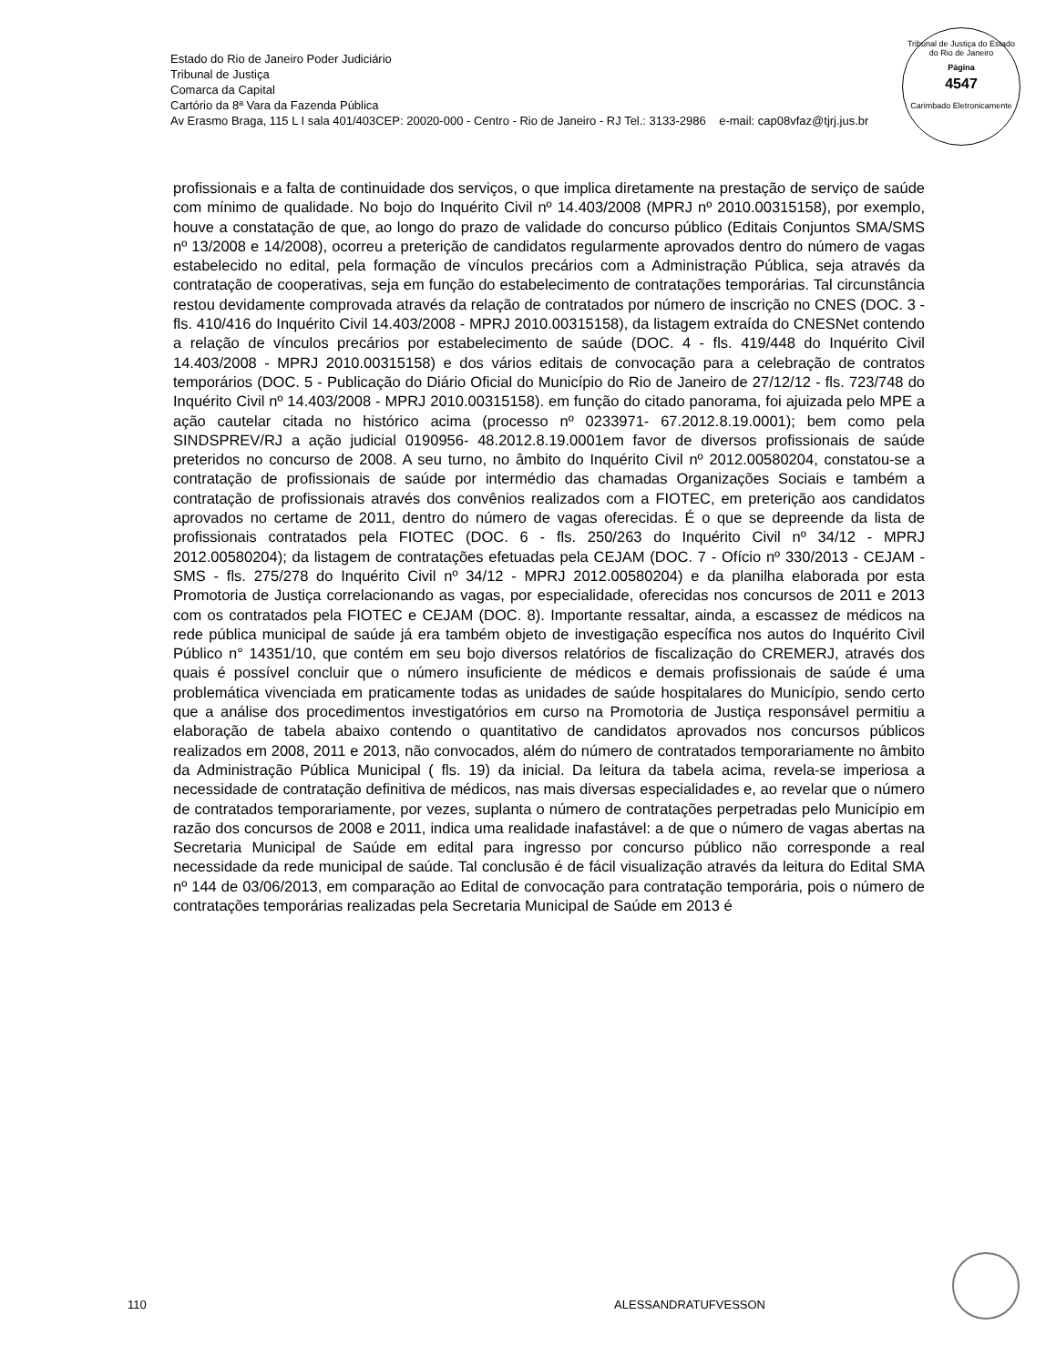Estado do Rio de Janeiro Poder Judiciário
Tribunal de Justiça
Comarca da Capital
Cartório da 8ª Vara da Fazenda Pública
Av Erasmo Braga, 115 L I sala 401/403CEP: 20020-000 - Centro - Rio de Janeiro - RJ Tel.: 3133-2986 e-mail: cap08vfaz@tjrj.jus.br
Tribunal de Justiça do Estado do Rio de Janeiro
Página
4547
Carimbado Eletronicamente
profissionais e a falta de continuidade dos serviços, o que implica diretamente na prestação de serviço de saúde com mínimo de qualidade. No bojo do Inquérito Civil nº 14.403/2008 (MPRJ nº 2010.00315158), por exemplo, houve a constatação de que, ao longo do prazo de validade do concurso público (Editais Conjuntos SMA/SMS nº 13/2008 e 14/2008), ocorreu a preterição de candidatos regularmente aprovados dentro do número de vagas estabelecido no edital, pela formação de vínculos precários com a Administração Pública, seja através da contratação de cooperativas, seja em função do estabelecimento de contratações temporárias. Tal circunstância restou devidamente comprovada através da relação de contratados por número de inscrição no CNES (DOC. 3 - fls. 410/416 do Inquérito Civil 14.403/2008 - MPRJ 2010.00315158), da listagem extraída do CNESNet contendo a relação de vínculos precários por estabelecimento de saúde (DOC. 4 - fls. 419/448 do Inquérito Civil 14.403/2008 - MPRJ 2010.00315158) e dos vários editais de convocação para a celebração de contratos temporários (DOC. 5 - Publicação do Diário Oficial do Município do Rio de Janeiro de 27/12/12 - fls. 723/748 do Inquérito Civil nº 14.403/2008 - MPRJ 2010.00315158). em função do citado panorama, foi ajuizada pelo MPE a ação cautelar citada no histórico acima (processo nº 0233971- 67.2012.8.19.0001); bem como pela SINDSPREV/RJ a ação judicial 0190956- 48.2012.8.19.0001em favor de diversos profissionais de saúde preteridos no concurso de 2008. A seu turno, no âmbito do Inquérito Civil nº 2012.00580204, constatou-se a contratação de profissionais de saúde por intermédio das chamadas Organizações Sociais e também a contratação de profissionais através dos convênios realizados com a FIOTEC, em preterição aos candidatos aprovados no certame de 2011, dentro do número de vagas oferecidas. É o que se depreende da lista de profissionais contratados pela FIOTEC (DOC. 6 - fls. 250/263 do Inquérito Civil nº 34/12 - MPRJ 2012.00580204); da listagem de contratações efetuadas pela CEJAM (DOC. 7 - Ofício nº 330/2013 - CEJAM - SMS - fls. 275/278 do Inquérito Civil nº 34/12 - MPRJ 2012.00580204) e da planilha elaborada por esta Promotoria de Justiça correlacionando as vagas, por especialidade, oferecidas nos concursos de 2011 e 2013 com os contratados pela FIOTEC e CEJAM (DOC. 8). Importante ressaltar, ainda, a escassez de médicos na rede pública municipal de saúde já era também objeto de investigação específica nos autos do Inquérito Civil Público n° 14351/10, que contém em seu bojo diversos relatórios de fiscalização do CREMERJ, através dos quais é possível concluir que o número insuficiente de médicos e demais profissionais de saúde é uma problemática vivenciada em praticamente todas as unidades de saúde hospitalares do Município, sendo certo que a análise dos procedimentos investigatórios em curso na Promotoria de Justiça responsável permitiu a elaboração de tabela abaixo contendo o quantitativo de candidatos aprovados nos concursos públicos realizados em 2008, 2011 e 2013, não convocados, além do número de contratados temporariamente no âmbito da Administração Pública Municipal ( fls. 19) da inicial. Da leitura da tabela acima, revela-se imperiosa a necessidade de contratação definitiva de médicos, nas mais diversas especialidades e, ao revelar que o número de contratados temporariamente, por vezes, suplanta o número de contratações perpetradas pelo Município em razão dos concursos de 2008 e 2011, indica uma realidade inafastável: a de que o número de vagas abertas na Secretaria Municipal de Saúde em edital para ingresso por concurso público não corresponde a real necessidade da rede municipal de saúde. Tal conclusão é de fácil visualização através da leitura do Edital SMA nº 144 de 03/06/2013, em comparação ao Edital de convocação para contratação temporária, pois o número de contratações temporárias realizadas pela Secretaria Municipal de Saúde em 2013 é
110 ALESSANDRATUFVESSON